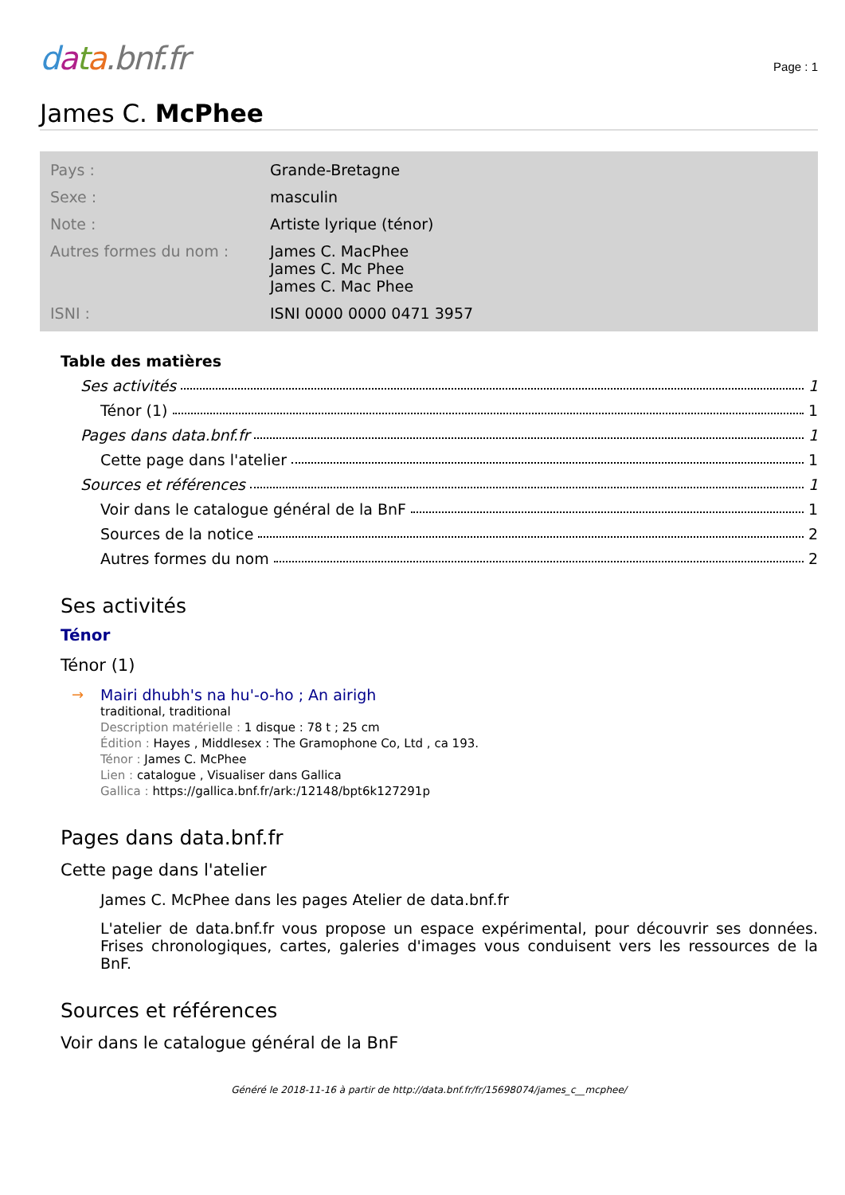data.bnf.fr
Page : 1
James C. McPhee
| Pays : | Grande-Bretagne |
| Sexe : | masculin |
| Note : | Artiste lyrique (ténor) |
| Autres formes du nom : | James C. MacPhee James C. Mc Phee James C. Mac Phee |
| ISNI : | ISNI 0000 0000 0471 3957 |
Table des matières
Ses activités 1
Ténor (1) 1
Pages dans data.bnf.fr 1
Cette page dans l'atelier 1
Sources et références 1
Voir dans le catalogue général de la BnF 1
Sources de la notice 2
Autres formes du nom 2
Ses activités
Ténor
Ténor (1)
→ Mairi dhubh's na hu'-o-ho ; An airigh
traditional, traditional
Description matérielle : 1 disque : 78 t ; 25 cm
Édition : Hayes , Middlesex : The Gramophone Co, Ltd , ca 193.
Ténor : James C. McPhee
Lien : catalogue , Visualiser dans Gallica
Gallica : https://gallica.bnf.fr/ark:/12148/bpt6k127291p
Pages dans data.bnf.fr
Cette page dans l'atelier
James C. McPhee dans les pages Atelier de data.bnf.fr
L'atelier de data.bnf.fr vous propose un espace expérimental, pour découvrir ses données. Frises chronologiques, cartes, galeries d'images vous conduisent vers les ressources de la BnF.
Sources et références
Voir dans le catalogue général de la BnF
Généré le 2018-11-16 à partir de http://data.bnf.fr/fr/15698074/james_c__mcphee/